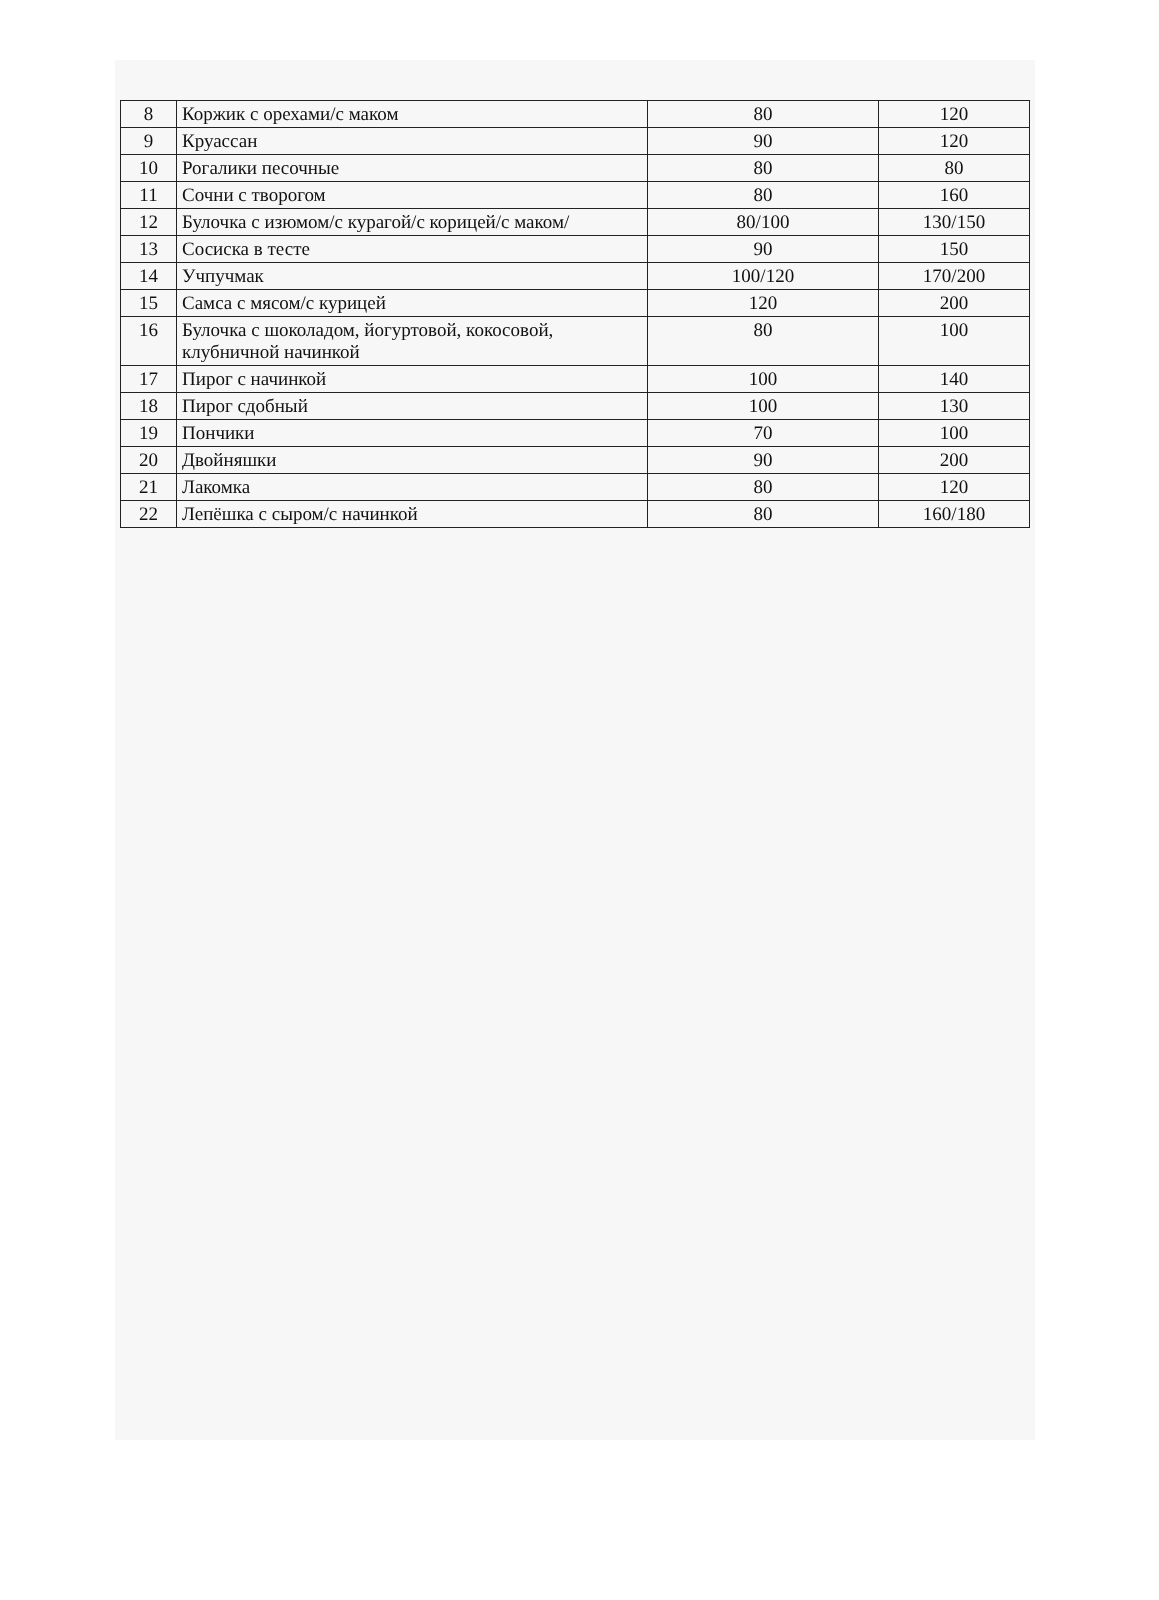| 8 | Коржик с орехами/с маком | 80 | 120 |
| 9 | Круассан | 90 | 120 |
| 10 | Рогалики песочные | 80 | 80 |
| 11 | Сочни с творогом | 80 | 160 |
| 12 | Булочка с изюмом/с курагой/с корицей/с маком/ | 80/100 | 130/150 |
| 13 | Сосиска в тесте | 90 | 150 |
| 14 | Учпучмак | 100/120 | 170/200 |
| 15 | Самса с мясом/с курицей | 120 | 200 |
| 16 | Булочка с шоколадом, йогуртовой, кокосовой, клубничной начинкой | 80 | 100 |
| 17 | Пирог с начинкой | 100 | 140 |
| 18 | Пирог сдобный | 100 | 130 |
| 19 | Пончики | 70 | 100 |
| 20 | Двойняшки | 90 | 200 |
| 21 | Лакомка | 80 | 120 |
| 22 | Лепёшка с сыром/с начинкой | 80 | 160/180 |